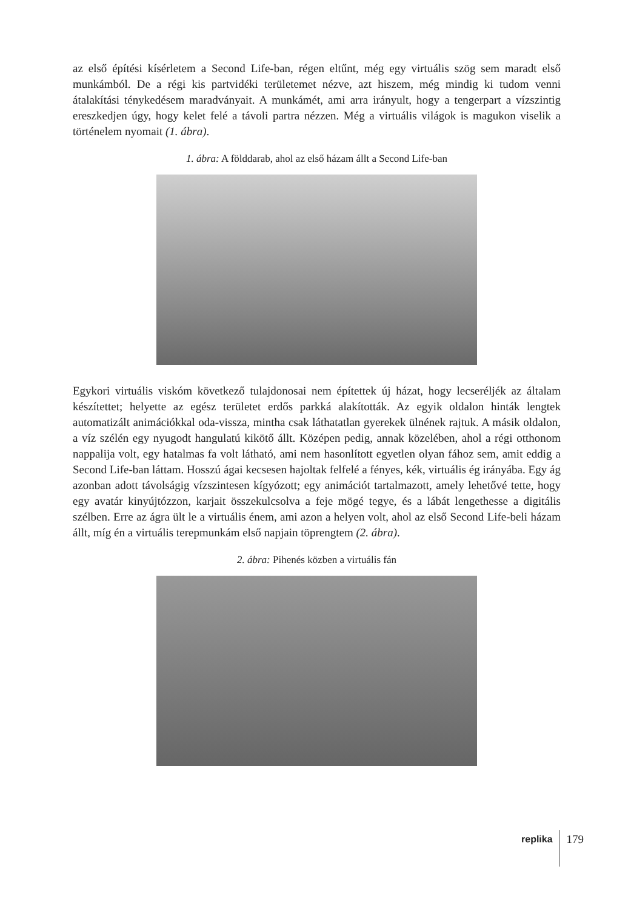az első építési kísérletem a Second Life-ban, régen eltűnt, még egy virtuális szög sem maradt első munkámból. De a régi kis partvidéki területemet nézve, azt hiszem, még mindig ki tudom venni átalakítási ténykedésem maradványait. A munkámét, ami arra irányult, hogy a tengerpart a vízszintig ereszkedjen úgy, hogy kelet felé a távoli partra nézzen. Még a virtuális világok is magukon viselik a történelem nyomait (1. ábra).
1. ábra: A földdarab, ahol az első házam állt a Second Life-ban
Egykori virtuális viskóm következő tulajdonosai nem építettek új házat, hogy lecseréljék az általam készítettet; helyette az egész területet erdős parkká alakították. Az egyik oldalon hinták lengtek automatizált animációkkal oda-vissza, mintha csak láthatatlan gyerekek ülnének rajtuk. A másik oldalon, a víz szélén egy nyugodt hangulatú kikötő állt. Középen pedig, annak közelében, ahol a régi otthonom nappalija volt, egy hatalmas fa volt látható, ami nem hasonlított egyetlen olyan fához sem, amit eddig a Second Life-ban láttam. Hosszú ágai kecsesen hajoltak felfelé a fényes, kék, virtuális ég irányába. Egy ág azonban adott távolságig vízszintesen kígyózott; egy animációt tartalmazott, amely lehetővé tette, hogy egy avatár kinyújtózzon, karjait összekulcsolva a feje mögé tegye, és a lábát lengethesse a digitális szélben. Erre az ágra ült le a virtuális énem, ami azon a helyen volt, ahol az első Second Life-beli házam állt, míg én a virtuális terepmunkám első napjain töprengtem (2. ábra).
2. ábra: Pihenés közben a virtuális fán
replika 179